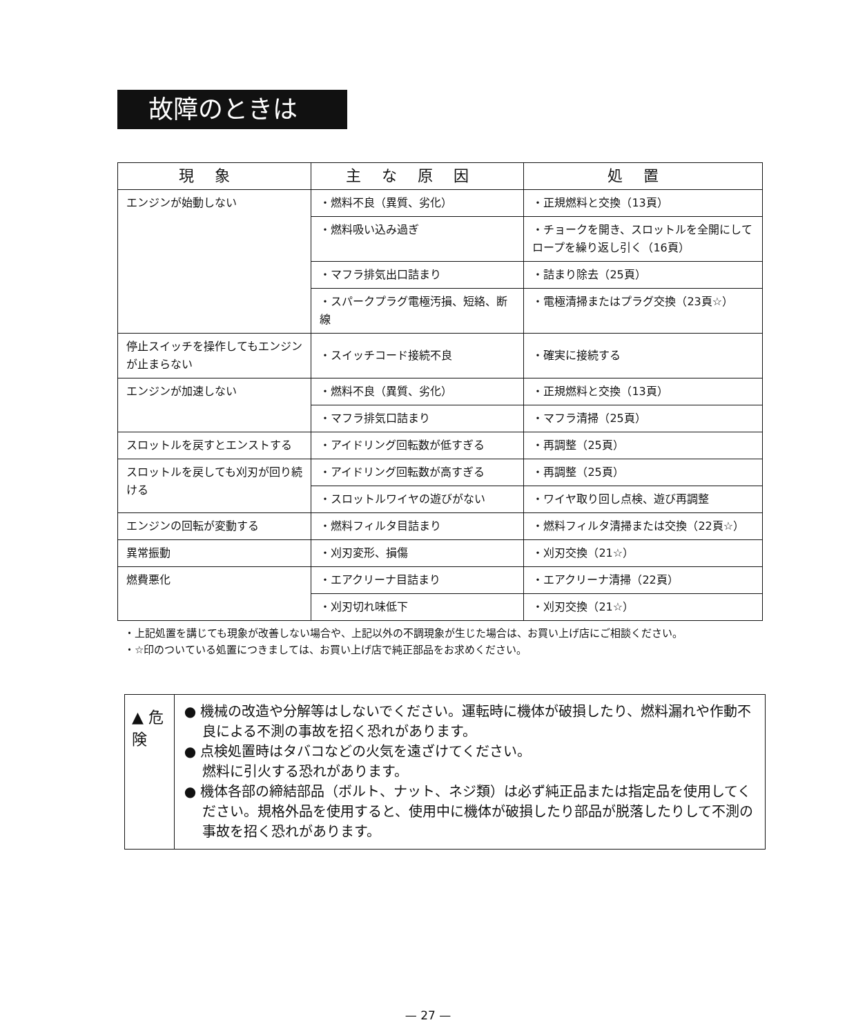故障のときは
| 現象 | 主な原因 | 処置 |
| --- | --- | --- |
| エンジンが始動しない | ・燃料不良（異質、劣化） | ・正規燃料と交換（13頁） |
| | ・燃料吸い込み過ぎ | ・チョークを開き、スロットルを全開にしてロープを繰り返し引く（16頁） |
| | ・マフラ排気出口詰まり | ・詰まり除去（25頁） |
| | ・スパークプラグ電極汚損、短絡、断線 | ・電極清掃またはプラグ交換（23頁☆） |
| 停止スイッチを操作してもエンジンが止まらない | ・スイッチコード接続不良 | ・確実に接続する |
| エンジンが加速しない | ・燃料不良（異質、劣化） | ・正規燃料と交換（13頁） |
| | ・マフラ排気口詰まり | ・マフラ清掃（25頁） |
| スロットルを戻すとエンストする | ・アイドリング回転数が低すぎる | ・再調整（25頁） |
| スロットルを戻しても刈刃が回り続ける | ・アイドリング回転数が高すぎる | ・再調整（25頁） |
| | ・スロットルワイヤの遊びがない | ・ワイヤ取り回し点検、遊び再調整 |
| エンジンの回転が変動する | ・燃料フィルタ目詰まり | ・燃料フィルタ清掃または交換（22頁☆） |
| 異常振動 | ・刈刃変形、損傷 | ・刈刃交換（21☆） |
| 燃費悪化 | ・エアクリーナ目詰まり | ・エアクリーナ清掃（22頁） |
| | ・刈刃切れ味低下 | ・刈刃交換（21☆） |
・上記処置を講じても現象が改善しない場合や、上記以外の不調現象が生じた場合は、お買い上げ店にご相談ください。
・☆印のついている処置につきましては、お買い上げ店で純正部品をお求めください。
▲ 危 険
● 機械の改造や分解等はしないでください。運転時に機体が破損したり、燃料漏れや作動不良による不測の事故を招く恐れがあります。
● 点検処置時はタバコなどの火気を遠ざけてください。
燃料に引火する恐れがあります。
● 機体各部の締結部品（ボルト、ナット、ネジ類）は必ず純正品または指定品を使用してください。規格外品を使用すると、使用中に機体が破損したり部品が脱落したりして不測の事故を招く恐れがあります。
— 27 —